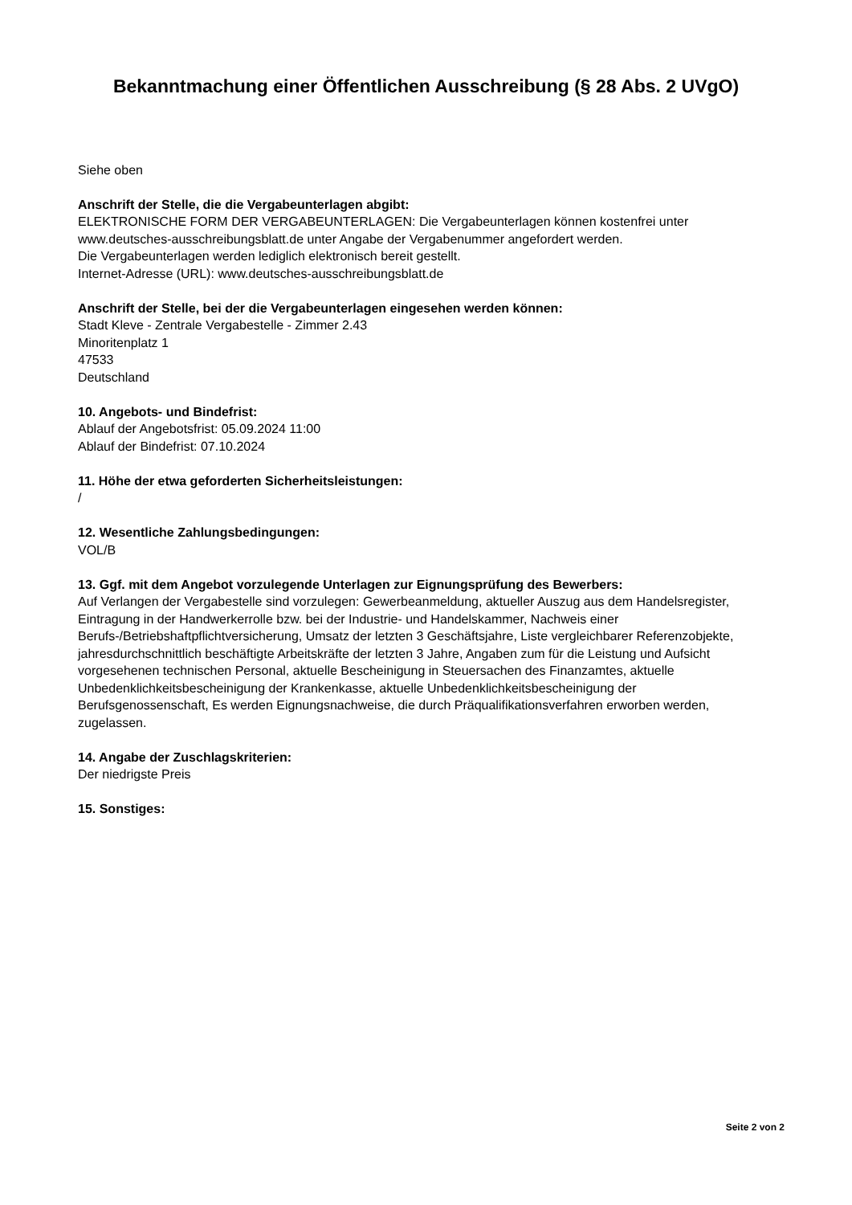Bekanntmachung einer Öffentlichen Ausschreibung (§ 28 Abs. 2 UVgO)
Siehe oben
Anschrift der Stelle, die die Vergabeunterlagen abgibt:
ELEKTRONISCHE FORM DER VERGABEUNTERLAGEN: Die Vergabeunterlagen können kostenfrei unter www.deutsches-ausschreibungsblatt.de unter Angabe der Vergabenummer angefordert werden.
Die Vergabeunterlagen werden lediglich elektronisch bereit gestellt.
Internet-Adresse (URL): www.deutsches-ausschreibungsblatt.de
Anschrift der Stelle, bei der die Vergabeunterlagen eingesehen werden können:
Stadt Kleve - Zentrale Vergabestelle - Zimmer 2.43
Minoritenplatz 1
47533
Deutschland
10. Angebots- und Bindefrist:
Ablauf der Angebotsfrist: 05.09.2024 11:00
Ablauf der Bindefrist: 07.10.2024
11. Höhe der etwa geforderten Sicherheitsleistungen:
/
12. Wesentliche Zahlungsbedingungen:
VOL/B
13. Ggf. mit dem Angebot vorzulegende Unterlagen zur Eignungsprüfung des Bewerbers:
Auf Verlangen der Vergabestelle sind vorzulegen: Gewerbeanmeldung, aktueller Auszug aus dem Handelsregister, Eintragung in der Handwerkerrolle bzw. bei der Industrie- und Handelskammer, Nachweis einer Berufs-/Betriebshaftpflichtversicherung, Umsatz der letzten 3 Geschäftsjahre, Liste vergleichbarer Referenzobjekte, jahresdurchschnittlich beschäftigte Arbeitskräfte der letzten 3 Jahre, Angaben zum für die Leistung und Aufsicht vorgesehenen technischen Personal, aktuelle Bescheinigung in Steuersachen des Finanzamtes, aktuelle Unbedenklichkeitsbescheinigung der Krankenkasse, aktuelle Unbedenklichkeitsbescheinigung der Berufsgenossenschaft, Es werden Eignungsnachweise, die durch Präqualifikationsverfahren erworben werden, zugelassen.
14. Angabe der Zuschlagskriterien:
Der niedrigste Preis
15. Sonstiges:
Seite 2 von 2